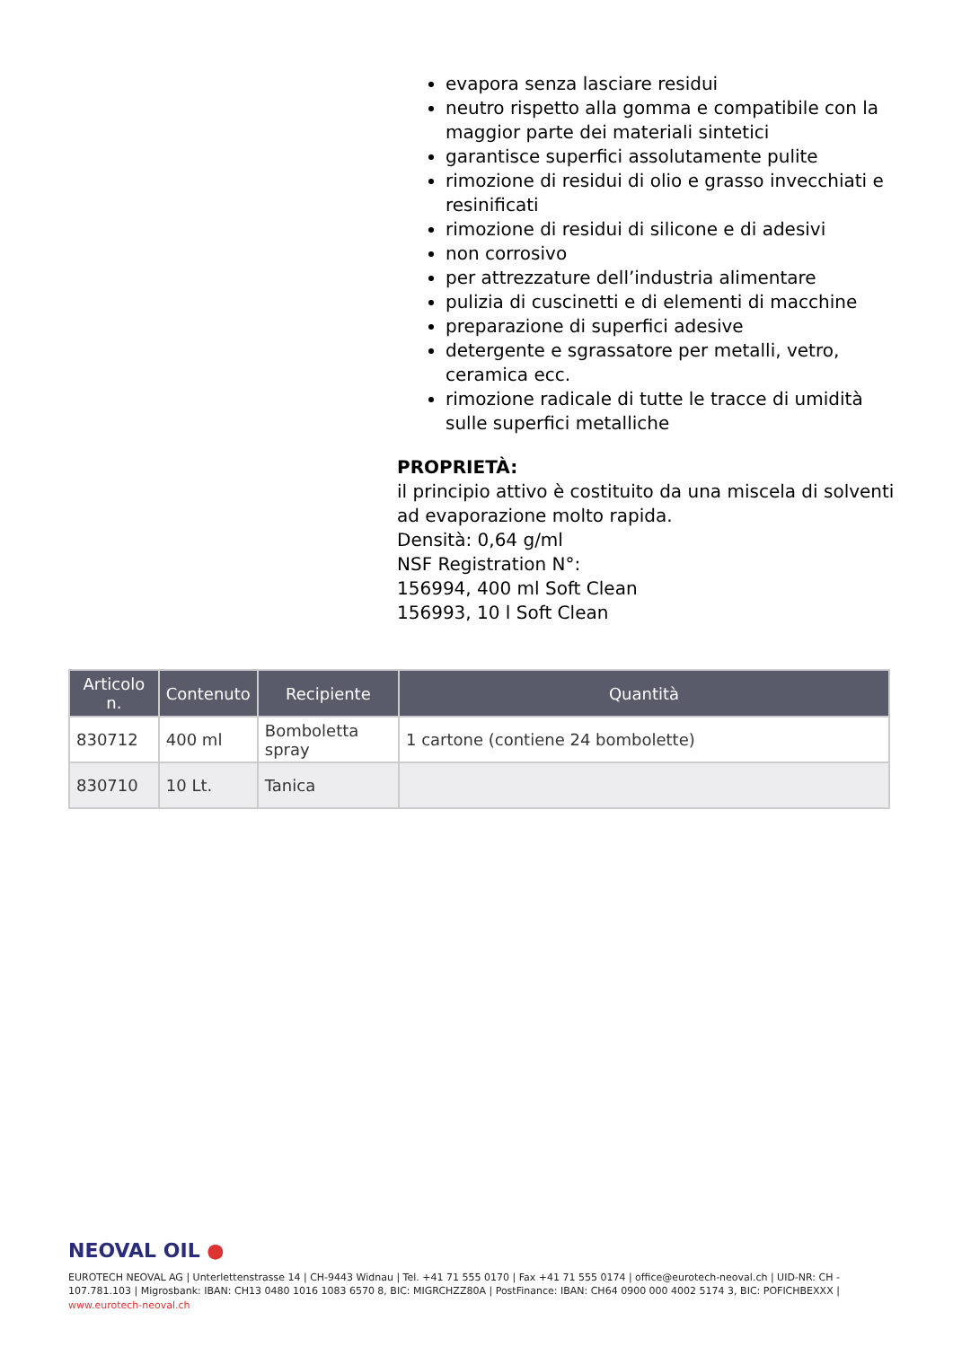evapora senza lasciare residui
neutro rispetto alla gomma e compatibile con la maggior parte dei materiali sintetici
garantisce superfici assolutamente pulite
rimozione di residui di olio e grasso invecchiati e resinificati
rimozione di residui di silicone e di adesivi
non corrosivo
per attrezzature dell’industria alimentare
pulizia di cuscinetti e di elementi di macchine
preparazione di superfici adesive
detergente e sgrassatore per metalli, vetro, ceramica ecc.
rimozione radicale di tutte le tracce di umidità sulle superfici metalliche
PROPRIETÀ:
il principio attivo è costituito da una miscela di solventi ad evaporazione molto rapida.
Densità: 0,64 g/ml
NSF Registration N°:
156994, 400 ml Soft Clean
156993, 10 l Soft Clean
| Articolo n. | Contenuto | Recipiente | Quantità |
| --- | --- | --- | --- |
| 830712 | 400 ml | Bomboletta spray | 1 cartone (contiene 24 bombolette) |
| 830710 | 10 Lt. | Tanica | |
NEOVAL OIL ●
EUROTECH NEOVAL AG | Unterlettenstrasse 14 | CH-9443 Widnau | Tel. +41 71 555 0170 | Fax +41 71 555 0174 | office@eurotech-neoval.ch | UID-NR: CH - 107.781.103 | Migrosbank: IBAN: CH13 0480 1016 1083 6570 8, BIC: MIGRCHZZ80A | PostFinance: IBAN: CH64 0900 000 4002 5174 3, BIC: POFICHBEXXX |
www.eurotech-neoval.ch